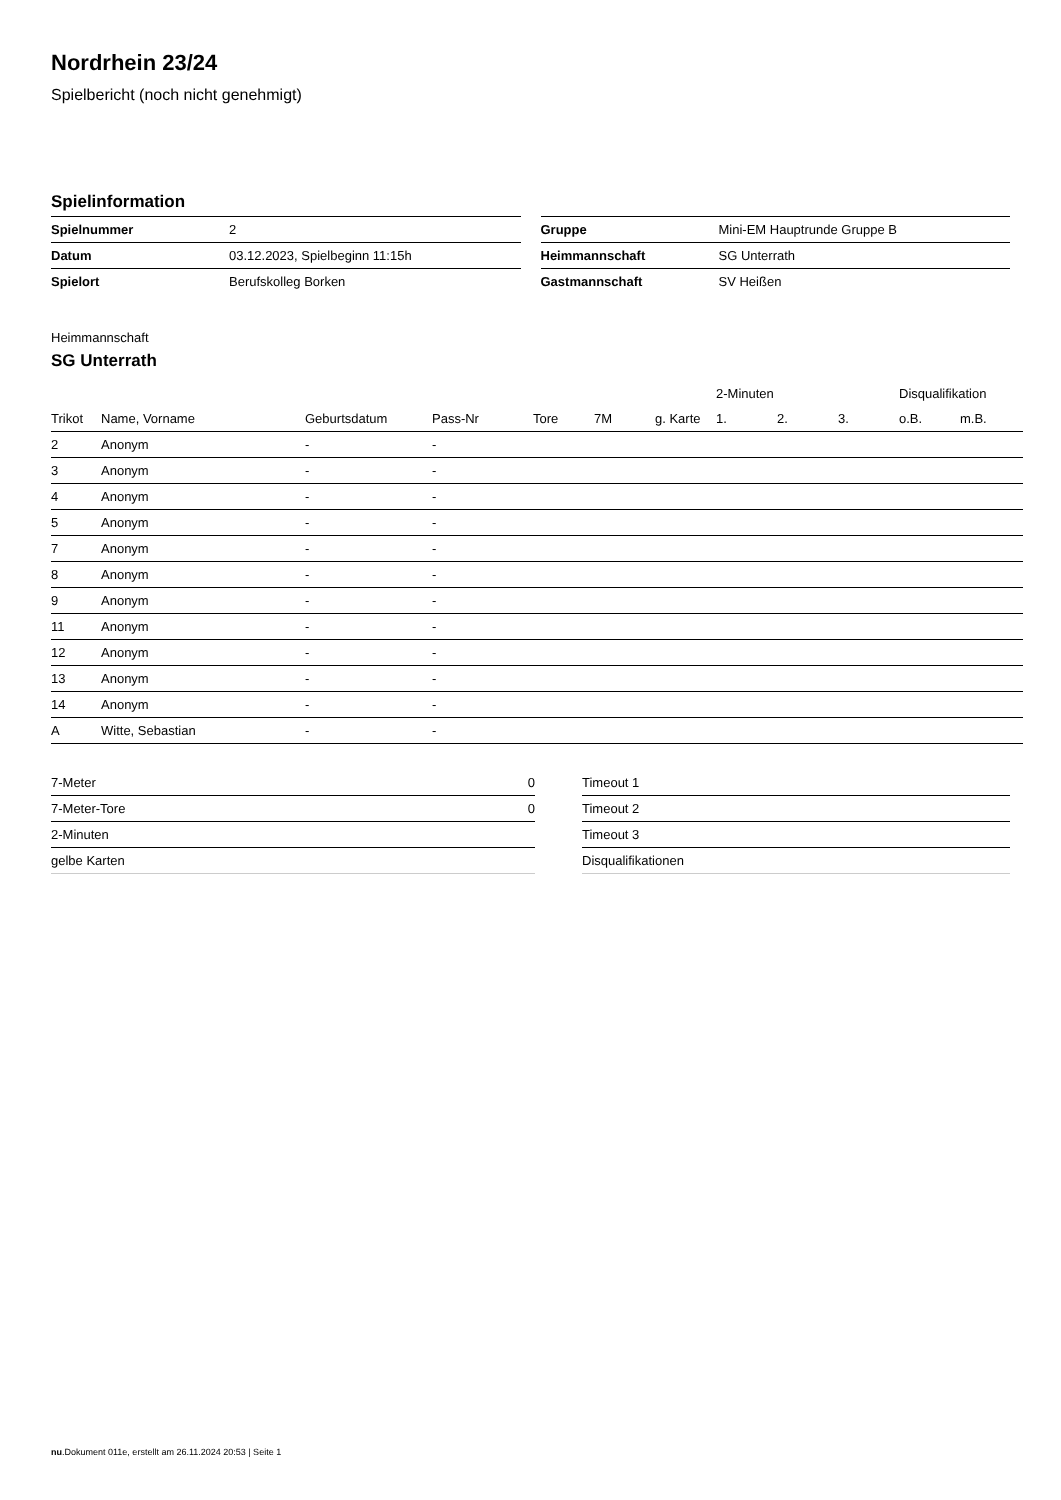Nordrhein 23/24
Spielbericht (noch nicht genehmigt)
Spielinformation
| Spielnummer | 2 |
| Datum | 03.12.2023, Spielbeginn 11:15h |
| Spielort | Berufskolleg Borken |
| Gruppe | Mini-EM Hauptrunde Gruppe B |
| Heimmannschaft | SG Unterrath |
| Gastmannschaft | SV Heißen |
Heimmannschaft
SG Unterrath
| | | | | | | | 2-Minuten | | | Disqualifikation | |
| --- | --- | --- | --- | --- | --- | --- | --- | --- | --- | --- | --- |
| Trikot | Name, Vorname | Geburtsdatum | Pass-Nr | Tore | 7M | g. Karte | 1. | 2. | 3. | o.B. | m.B. |
| 2 | Anonym | - | - | | | | | | | | |
| 3 | Anonym | - | - | | | | | | | | |
| 4 | Anonym | - | - | | | | | | | | |
| 5 | Anonym | - | - | | | | | | | | |
| 7 | Anonym | - | - | | | | | | | | |
| 8 | Anonym | - | - | | | | | | | | |
| 9 | Anonym | - | - | | | | | | | | |
| 11 | Anonym | - | - | | | | | | | | |
| 12 | Anonym | - | - | | | | | | | | |
| 13 | Anonym | - | - | | | | | | | | |
| 14 | Anonym | - | - | | | | | | | | |
| A | Witte, Sebastian | - | - | | | | | | | | |
| 7-Meter | 0 |
| 7-Meter-Tore | 0 |
| 2-Minuten | |
| gelbe Karten | |
| Timeout 1 |
| Timeout 2 |
| Timeout 3 |
| Disqualifikationen |
nu.Dokument 011e, erstellt am 26.11.2024 20:53 | Seite 1